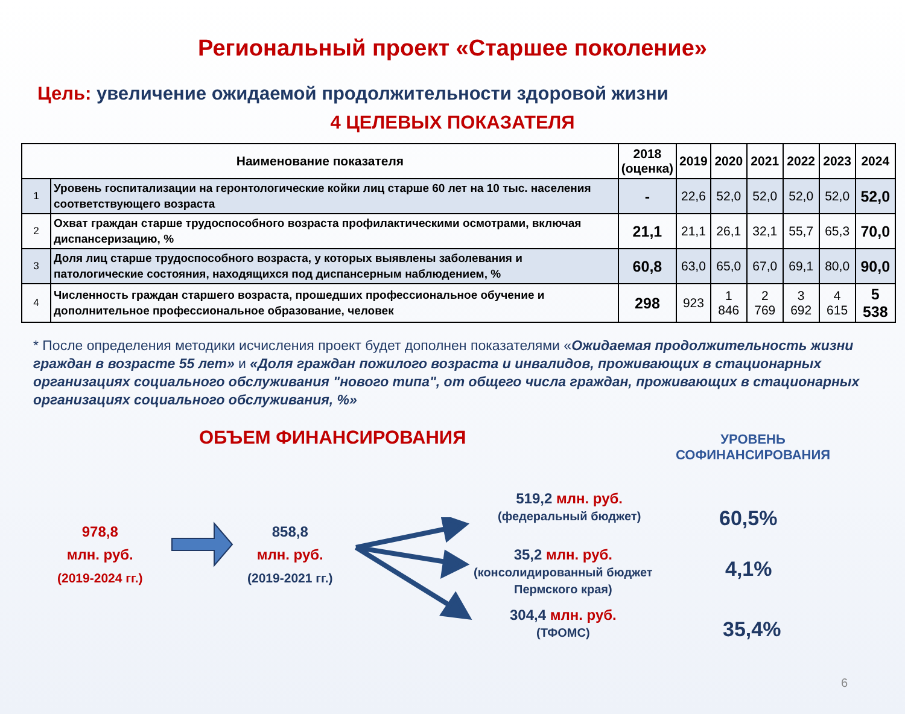Региональный проект «Старшее поколение»
Цель: увеличение ожидаемой продолжительности здоровой жизни
4 ЦЕЛЕВЫХ ПОКАЗАТЕЛЯ
| Наименование показателя | | 2018 (оценка) | 2019 | 2020 | 2021 | 2022 | 2023 | 2024 |
| --- | --- | --- | --- | --- | --- | --- | --- | --- |
| 1 | Уровень госпитализации на геронтологические койки лиц старше 60 лет на 10 тыс. населения соответствующего возраста | - | 22,6 | 52,0 | 52,0 | 52,0 | 52,0 | 52,0 |
| 2 | Охват граждан старше трудоспособного возраста профилактическими осмотрами, включая диспансеризацию, % | 21,1 | 21,1 | 26,1 | 32,1 | 55,7 | 65,3 | 70,0 |
| 3 | Доля лиц старше трудоспособного возраста, у которых выявлены заболевания и патологические состояния, находящихся под диспансерным наблюдением, % | 60,8 | 63,0 | 65,0 | 67,0 | 69,1 | 80,0 | 90,0 |
| 4 | Численность граждан старшего возраста, прошедших профессиональное обучение и дополнительное профессиональное образование, человек | 298 | 923 | 1 846 | 2 769 | 3 692 | 4 615 | 5 538 |
* После определения методики исчисления проект будет дополнен показателями «Ожидаемая продолжительность жизни граждан в возрасте 55 лет» и «Доля граждан пожилого возраста и инвалидов, проживающих в стационарных организациях социального обслуживания "нового типа", от общего числа граждан, проживающих в стационарных организациях социального обслуживания, %»
ОБЪЕМ ФИНАНСИРОВАНИЯ
УРОВЕНЬ
СОФИНАНСИРОВАНИЯ
978,8
млн. руб.
(2019-2024 гг.)
858,8
млн. руб.
(2019-2021 гг.)
519,2 млн. руб.
(федеральный бюджет)
35,2 млн. руб.
(консолидированный бюджет
Пермского края)
304,4 млн. руб.
(ТФОМС)
60,5%
4,1%
35,4%
6